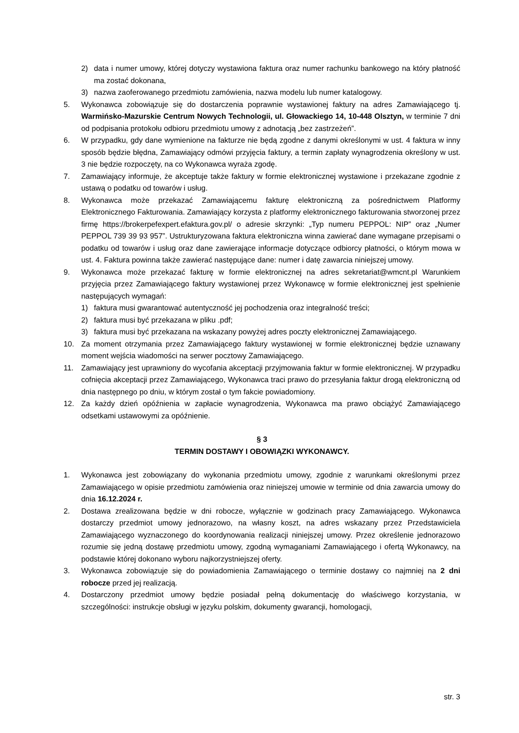2) data i numer umowy, której dotyczy wystawiona faktura oraz numer rachunku bankowego na który płatność ma zostać dokonana,
3) nazwa zaoferowanego przedmiotu zamówienia, nazwa modelu lub numer katalogowy.
5. Wykonawca zobowiązuje się do dostarczenia poprawnie wystawionej faktury na adres Zamawiającego tj. Warmińsko-Mazurskie Centrum Nowych Technologii, ul. Głowackiego 14, 10-448 Olsztyn, w terminie 7 dni od podpisania protokołu odbioru przedmiotu umowy z adnotacją „bez zastrzeżeń”.
6. W przypadku, gdy dane wymienione na fakturze nie będą zgodne z danymi określonymi w ust. 4 faktura w inny sposób będzie błędna, Zamawiający odmówi przyjęcia faktury, a termin zapłaty wynagrodzenia określony w ust. 3 nie będzie rozpoczęty, na co Wykonawca wyraża zgodę.
7. Zamawiający informuje, że akceptuje także faktury w formie elektronicznej wystawione i przekazane zgodnie z ustawą o podatku od towarów i usług.
8. Wykonawca może przekazać Zamawiającemu fakturę elektroniczną za pośrednictwem Platformy Elektronicznego Fakturowania. Zamawiający korzysta z platformy elektronicznego fakturowania stworzonej przez firmę https://brokerpefexpert.efaktura.gov.pl/ o adresie skrzynki: „Typ numeru PEPPOL: NIP” oraz „Numer PEPPOL 739 39 93 957”. Ustrukturyzowana faktura elektroniczna winna zawierać dane wymagane przepisami o podatku od towarów i usług oraz dane zawierające informacje dotyczące odbiorcy płatności, o którym mowa w ust. 4. Faktura powinna także zawierać następujące dane: numer i datę zawarcia niniejszej umowy.
9. Wykonawca może przekazać fakturę w formie elektronicznej na adres sekretariat@wmcnt.pl Warunkiem przyjęcia przez Zamawiającego faktury wystawionej przez Wykonawcę w formie elektronicznej jest spełnienie następujących wymagań:
1) faktura musi gwarantować autentyczność jej pochodzenia oraz integralność treści;
2) faktura musi być przekazana w pliku .pdf;
3) faktura musi być przekazana na wskazany powyżej adres poczty elektronicznej Zamawiającego.
10. Za moment otrzymania przez Zamawiającego faktury wystawionej w formie elektronicznej będzie uznawany moment wejścia wiadomości na serwer pocztowy Zamawiającego.
11. Zamawiający jest uprawniony do wycofania akceptacji przyjmowania faktur w formie elektronicznej. W przypadku cofnięcia akceptacji przez Zamawiającego, Wykonawca traci prawo do przesyłania faktur drogą elektroniczną od dnia następnego po dniu, w którym został o tym fakcie powiadomiony.
12. Za każdy dzień opóźnienia w zapłacie wynagrodzenia, Wykonawca ma prawo obciążyć Zamawiającego odsetkami ustawowymi za opóźnienie.
§ 3
TERMIN DOSTAWY I OBOWIĄZKI WYKONAWCY.
1. Wykonawca jest zobowiązany do wykonania przedmiotu umowy, zgodnie z warunkami określonymi przez Zamawiającego w opisie przedmiotu zamówienia oraz niniejszej umowie w terminie od dnia zawarcia umowy do dnia 16.12.2024 r.
2. Dostawa zrealizowana będzie w dni robocze, wyłącznie w godzinach pracy Zamawiającego. Wykonawca dostarczy przedmiot umowy jednorazowo, na własny koszt, na adres wskazany przez Przedstawiciela Zamawiającego wyznaczonego do koordynowania realizacji niniejszej umowy. Przez określenie jednorazowo rozumie się jedną dostawę przedmiotu umowy, zgodną wymaganiami Zamawiającego i ofertą Wykonawcy, na podstawie której dokonano wyboru najkorzystniejszej oferty.
3. Wykonawca zobowiązuje się do powiadomienia Zamawiającego o terminie dostawy co najmniej na 2 dni robocze przed jej realizacją.
4. Dostarczony przedmiot umowy będzie posiadał pełną dokumentację do właściwego korzystania, w szczególności: instrukcje obsługi w języku polskim, dokumenty gwarancji, homologacji,
str. 3